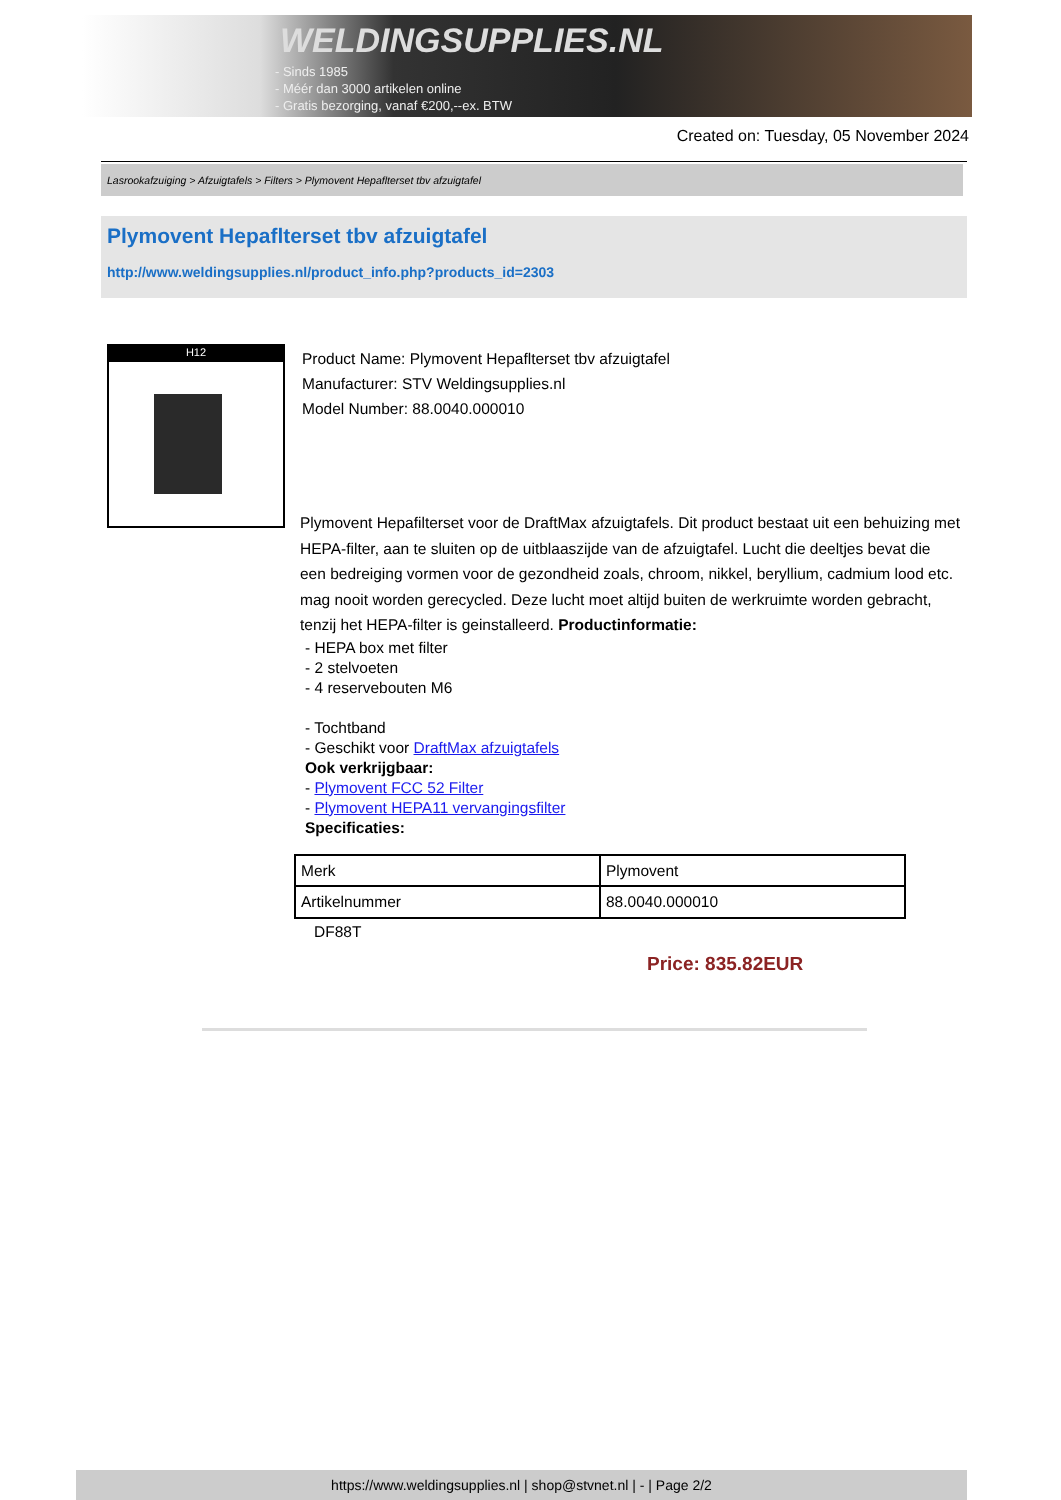WELDINGSUPPLIES.NL
- Sinds 1985
- Méér dan 3000 artikelen online
- Gratis bezorging, vanaf €200,--ex. BTW
Created on: Tuesday, 05 November 2024
Lasrookafzuiging > Afzuigtafels > Filters > Plymovent Hepaflterset tbv afzuigtafel
Plymovent Hepaflterset tbv afzuigtafel
http://www.weldingsupplies.nl/product_info.php?products_id=2303
H12
Product Name: Plymovent Hepaflterset tbv afzuigtafel
Manufacturer: STV Weldingsupplies.nl
Model Number: 88.0040.000010
Plymovent Hepafilterset voor de DraftMax afzuigtafels. Dit product bestaat uit een behuizing met HEPA-filter, aan te sluiten op de uitblaaszijde van de afzuigtafel. Lucht die deeltjes bevat die een bedreiging vormen voor de gezondheid zoals, chroom, nikkel, beryllium, cadmium lood etc. mag nooit worden gerecycled. Deze lucht moet altijd buiten de werkruimte worden gebracht, tenzij het HEPA-filter is geinstalleerd. Productinformatie:
- HEPA box met filter
- 2 stelvoeten
- 4 reservebouten M6
- Tochtband
- Geschikt voor DraftMax afzuigtafels
Ook verkrijgbaar:
- Plymovent FCC 52 Filter
- Plymovent HEPA11 vervangingsfilter
Specificaties:
| Merk | Plymovent |
| Artikelnummer | 88.0040.000010 |
DF88T
Price: 835.82EUR
https://www.weldingsupplies.nl | shop@stvnet.nl | - | Page 2/2